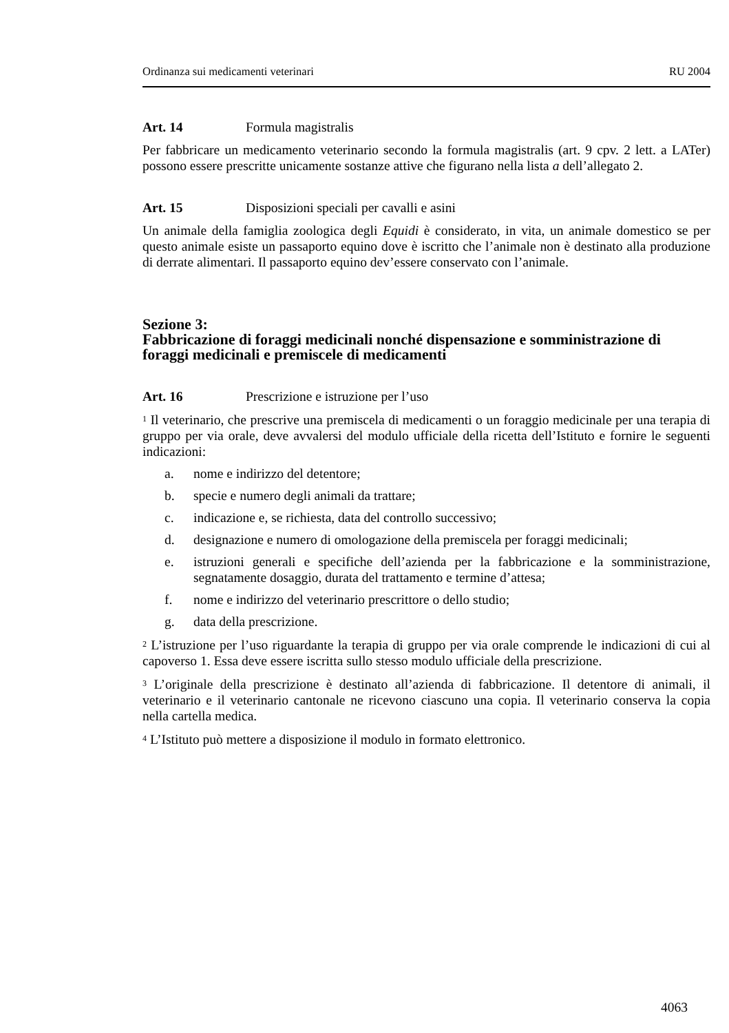Ordinanza sui medicamenti veterinari RU 2004
Art. 14 Formula magistralis
Per fabbricare un medicamento veterinario secondo la formula magistralis (art. 9 cpv. 2 lett. a LATer) possono essere prescritte unicamente sostanze attive che figurano nella lista a dell’allegato 2.
Art. 15 Disposizioni speciali per cavalli e asini
Un animale della famiglia zoologica degli Equidi è considerato, in vita, un animale domestico se per questo animale esiste un passaporto equino dove è iscritto che l’animale non è destinato alla produzione di derrate alimentari. Il passaporto equino dev’essere conservato con l’animale.
Sezione 3:
Fabbricazione di foraggi medicinali nonché dispensazione e somministrazione di foraggi medicinali e premiscele di medicamenti
Art. 16 Prescrizione e istruzione per l’uso
<sup>1</sup> Il veterinario, che prescrive una premiscela di medicamenti o un foraggio medicinale per una terapia di gruppo per via orale, deve avvalersi del modulo ufficiale della ricetta dell’Istituto e fornire le seguenti indicazioni:
a. nome e indirizzo del detentore;
b. specie e numero degli animali da trattare;
c. indicazione e, se richiesta, data del controllo successivo;
d. designazione e numero di omologazione della premiscela per foraggi medicinali;
e. istruzioni generali e specifiche dell’azienda per la fabbricazione e la somministrazione, segnatamente dosaggio, durata del trattamento e termine d’attesa;
f. nome e indirizzo del veterinario prescrittore o dello studio;
g. data della prescrizione.
<sup>2</sup> L’istruzione per l’uso riguardante la terapia di gruppo per via orale comprende le indicazioni di cui al capoverso 1. Essa deve essere iscritta sullo stesso modulo ufficiale della prescrizione.
<sup>3</sup> L’originale della prescrizione è destinato all’azienda di fabbricazione. Il detentore di animali, il veterinario e il veterinario cantonale ne ricevono ciascuno una copia. Il veterinario conserva la copia nella cartella medica.
<sup>4</sup> L’Istituto può mettere a disposizione il modulo in formato elettronico.
4063